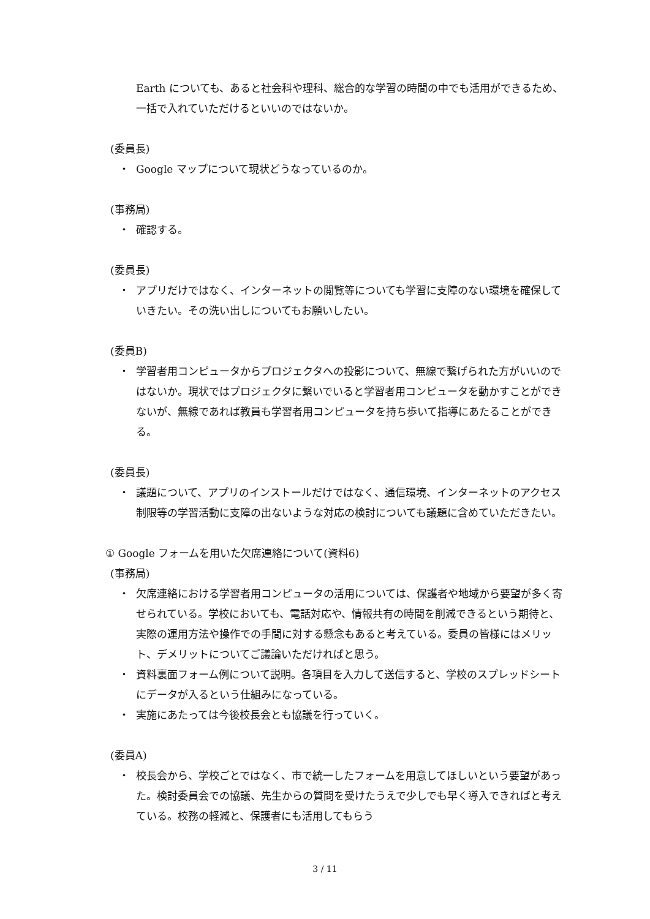Earth についても、あると社会科や理科、総合的な学習の時間の中でも活用ができるため、一括で入れていただけるといいのではないか。
(委員長)
・ Google マップについて現状どうなっているのか。
(事務局)
・ 確認する。
(委員長)
・ アプリだけではなく、インターネットの閲覧等についても学習に支障のない環境を確保していきたい。その洗い出しについてもお願いしたい。
(委員B)
・ 学習者用コンピュータからプロジェクタへの投影について、無線で繋げられた方がいいのではないか。現状ではプロジェクタに繋いでいると学習者用コンピュータを動かすことができないが、無線であれば教員も学習者用コンピュータを持ち歩いて指導にあたることができる。
(委員長)
・ 議題について、アプリのインストールだけではなく、通信環境、インターネットのアクセス制限等の学習活動に支障の出ないような対応の検討についても議題に含めていただきたい。
① Google フォームを用いた欠席連絡について(資料6)
(事務局)
・ 欠席連絡における学習者用コンピュータの活用については、保護者や地域から要望が多く寄せられている。学校においても、電話対応や、情報共有の時間を削減できるという期待と、実際の運用方法や操作での手間に対する懸念もあると考えている。委員の皆様にはメリット、デメリットについてご議論いただければと思う。
・ 資料裏面フォーム例について説明。各項目を入力して送信すると、学校のスプレッドシートにデータが入るという仕組みになっている。
・ 実施にあたっては今後校長会とも協議を行っていく。
(委員A)
・ 校長会から、学校ごとではなく、市で統一したフォームを用意してほしいという要望があった。検討委員会での協議、先生からの質問を受けたうえで少しでも早く導入できればと考えている。校務の軽減と、保護者にも活用してもらう
3 / 11